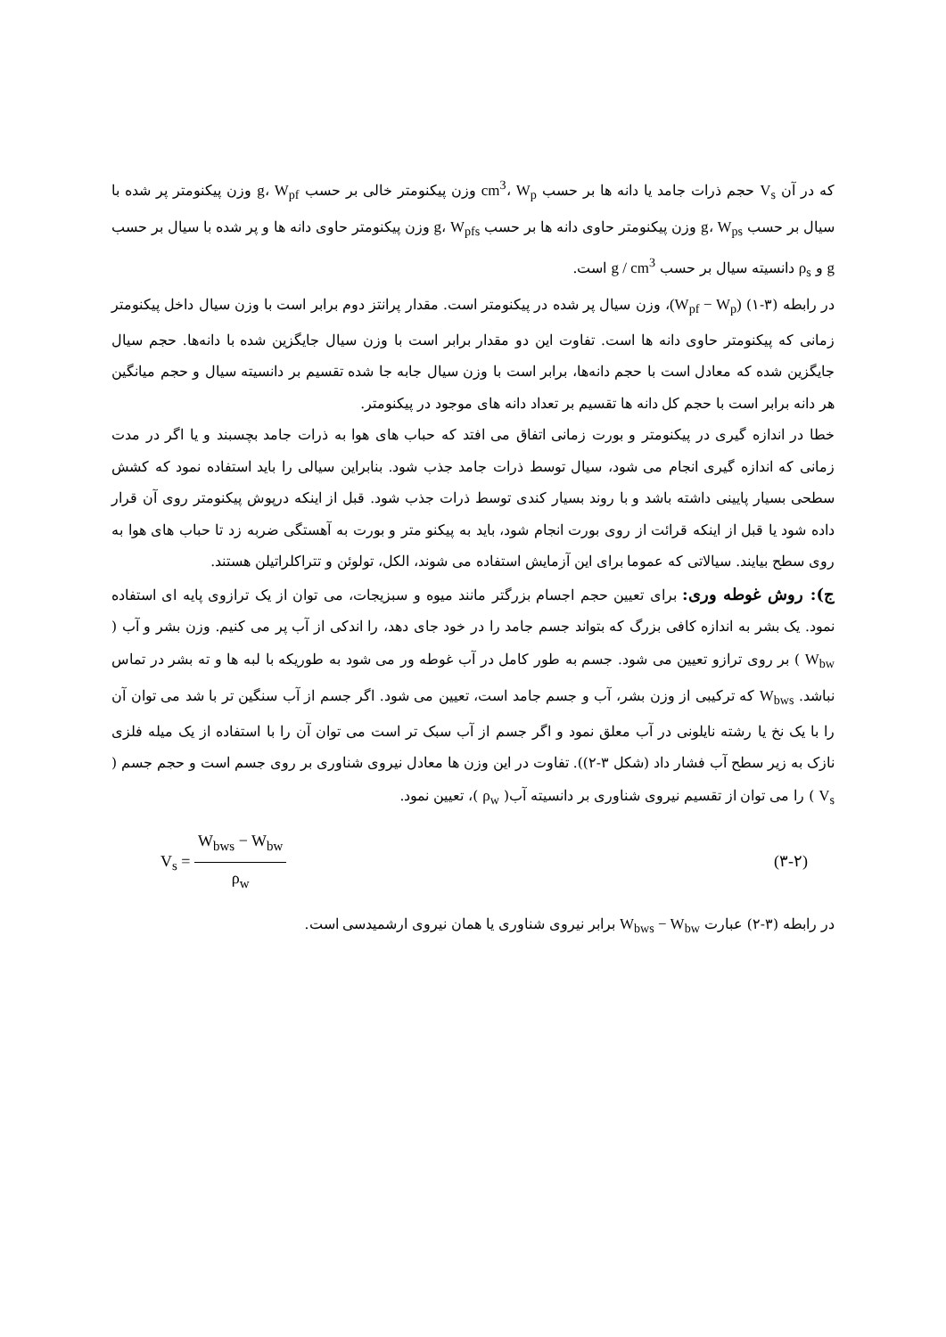که در آن V<sub>s</sub> حجم ذرات جامد یا دانه ها بر حسب cm<sup>3</sup>، W<sub>p</sub> وزن پیکنومتر خالی بر حسب g، W<sub>pf</sub> وزن پیکنومتر پر شده با سیال بر حسب g، W<sub>ps</sub> وزن پیکنومتر حاوی دانه ها بر حسب g، W<sub>pfs</sub> وزن پیکنومتر حاوی دانه ها و پر شده با سیال بر حسب g و ρ<sub>s</sub> دانسیته سیال بر حسب g / cm<sup>3</sup> است.
در رابطه (۳-۱) (W<sub>pf</sub> − W<sub>p</sub>)، وزن سیال پر شده در پیکنومتر است. مقدار پرانتز دوم برابر است با وزن سیال داخل پیکنومتر زمانی که پیکنومتر حاوی دانه ها است. تفاوت این دو مقدار برابر است با وزن سیال جایگزین شده با دانه‌ها. حجم سیال جایگزین شده که معادل است با حجم دانه‌ها، برابر است با وزن سیال جابه جا شده تقسیم بر دانسیته سیال و حجم میانگین هر دانه برابر است با حجم کل دانه ها تقسیم بر تعداد دانه های موجود در پیکنومتر.
خطا در اندازه گیری در پیکنومتر و بورت زمانی اتفاق می افتد که حباب های هوا به ذرات جامد بچسبند و یا اگر در مدت زمانی که اندازه گیری انجام می شود، سیال توسط ذرات جامد جذب شود. بنابراین سیالی را باید استفاده نمود که کشش سطحی بسیار پایینی داشته باشد و با روند بسیار کندی توسط ذرات جذب شود. قبل از اینکه درپوش پیکنومتر روی آن قرار داده شود یا قبل از اینکه قرائت از روی بورت انجام شود، باید به پیکنو متر و بورت به آهستگی ضربه زد تا حباب های هوا به روی سطح بیایند. سیالاتی که عموما برای این آزمایش استفاده می شوند، الکل، تولوئن و تتراکلراتیلن هستند.
ج): روش غوطه وری: برای تعیین حجم اجسام بزرگتر مانند میوه و سبزیجات، می توان از یک ترازوی پایه ای استفاده نمود. یک بشر به اندازه کافی بزرگ که بتواند جسم جامد را در خود جای دهد، را اندکی از آب پر می کنیم. وزن بشر و آب ( W<sub>bw</sub> ) بر روی ترازو تعیین می شود. جسم به طور کامل در آب غوطه ور می شود به طوریکه با لبه ها و ته بشر در تماس نباشد. W<sub>bws</sub> که ترکیبی از وزن بشر، آب و جسم جامد است، تعیین می شود. اگر جسم از آب سنگین تر با شد می توان آن را با یک نخ یا رشته نایلونی در آب معلق نمود و اگر جسم از آب سبک تر است می توان آن را با استفاده از یک میله فلزی نازک به زیر سطح آب فشار داد (شکل ۳-۲)). تفاوت در این وزن ها معادل نیروی شناوری بر روی جسم است و حجم جسم ( V<sub>s</sub> ) را می توان از تقسیم نیروی شناوری بر دانسیته آب( ρ<sub>w</sub> )، تعیین نمود.
V<sub>s</sub> = W<sub>bws</sub> − W<sub>bw</sub> ρ<sub>w</sub> (۳-۲)
در رابطه (۳-۲) عبارت W<sub>bws</sub> − W<sub>bw</sub> برابر نیروی شناوری یا همان نیروی ارشمیدسی است.